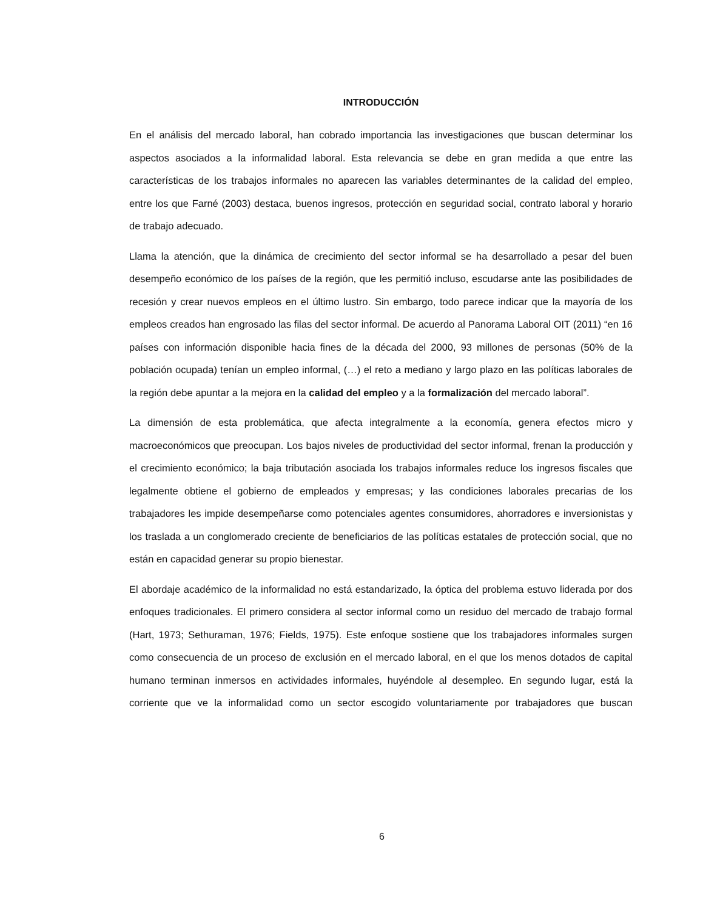INTRODUCCIÓN
En el análisis del mercado laboral, han cobrado importancia las investigaciones que buscan determinar los aspectos asociados a la informalidad laboral. Esta relevancia se debe en gran medida a que entre las características de los trabajos informales no aparecen las variables determinantes de la calidad del empleo, entre los que Farné (2003) destaca, buenos ingresos, protección en seguridad social, contrato laboral y horario de trabajo adecuado.
Llama la atención, que la dinámica de crecimiento del sector informal se ha desarrollado a pesar del buen desempeño económico de los países de la región, que les permitió incluso, escudarse ante las posibilidades de recesión y crear nuevos empleos en el último lustro. Sin embargo, todo parece indicar que la mayoría de los empleos creados han engrosado las filas del sector informal. De acuerdo al Panorama Laboral OIT (2011) “en 16 países con información disponible hacia fines de la década del 2000, 93 millones de personas (50% de la población ocupada) tenían un empleo informal, (…) el reto a mediano y largo plazo en las políticas laborales de la región debe apuntar a la mejora en la calidad del empleo y a la formalización del mercado laboral”.
La dimensión de esta problemática, que afecta integralmente a la economía, genera efectos micro y macroeconómicos que preocupan. Los bajos niveles de productividad del sector informal, frenan la producción y el crecimiento económico; la baja tributación asociada los trabajos informales reduce los ingresos fiscales que legalmente obtiene el gobierno de empleados y empresas; y las condiciones laborales precarias de los trabajadores les impide desempeñarse como potenciales agentes consumidores, ahorradores e inversionistas y los traslada a un conglomerado creciente de beneficiarios de las políticas estatales de protección social, que no están en capacidad generar su propio bienestar.
El abordaje académico de la informalidad no está estandarizado, la óptica del problema estuvo liderada por dos enfoques tradicionales. El primero considera al sector informal como un residuo del mercado de trabajo formal (Hart, 1973; Sethuraman, 1976; Fields, 1975). Este enfoque sostiene que los trabajadores informales surgen como consecuencia de un proceso de exclusión en el mercado laboral, en el que los menos dotados de capital humano terminan inmersos en actividades informales, huyéndole al desempleo. En segundo lugar, está la corriente que ve la informalidad como un sector escogido voluntariamente por trabajadores que buscan
6